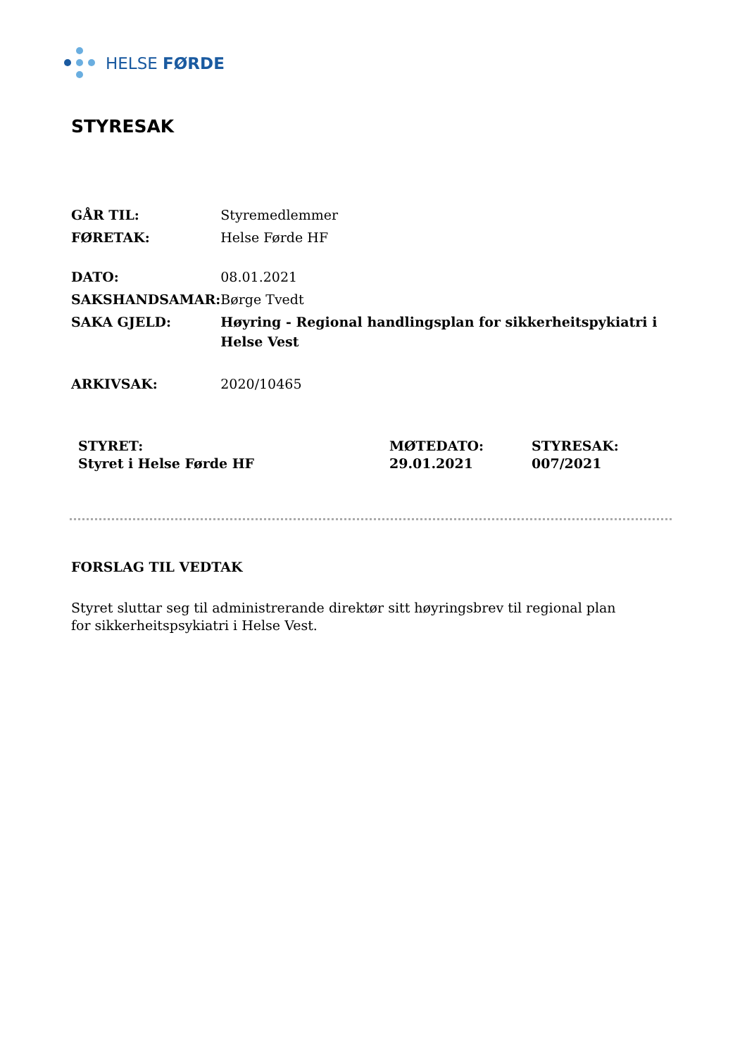HELSE FØRDE
STYRESAK
| GÅR TIL: | Styremedlemmer |
| FØRETAK: | Helse Førde HF |
| DATO: | 08.01.2021 |
| SAKSHANDSAMAR: | Børge Tvedt |
| SAKA GJELD: | Høyring - Regional handlingsplan for sikkerheitspykiatri i Helse Vest |
| ARKIVSAK: | 2020/10465 |
| STYRET: | MØTEDATO: | STYRESAK: |
| Styret i Helse Førde HF | 29.01.2021 | 007/2021 |
FORSLAG TIL VEDTAK
Styret sluttar seg til administrerande direktør sitt høyringsbrev til regional plan for sikkerheitspsykiatri i Helse Vest.